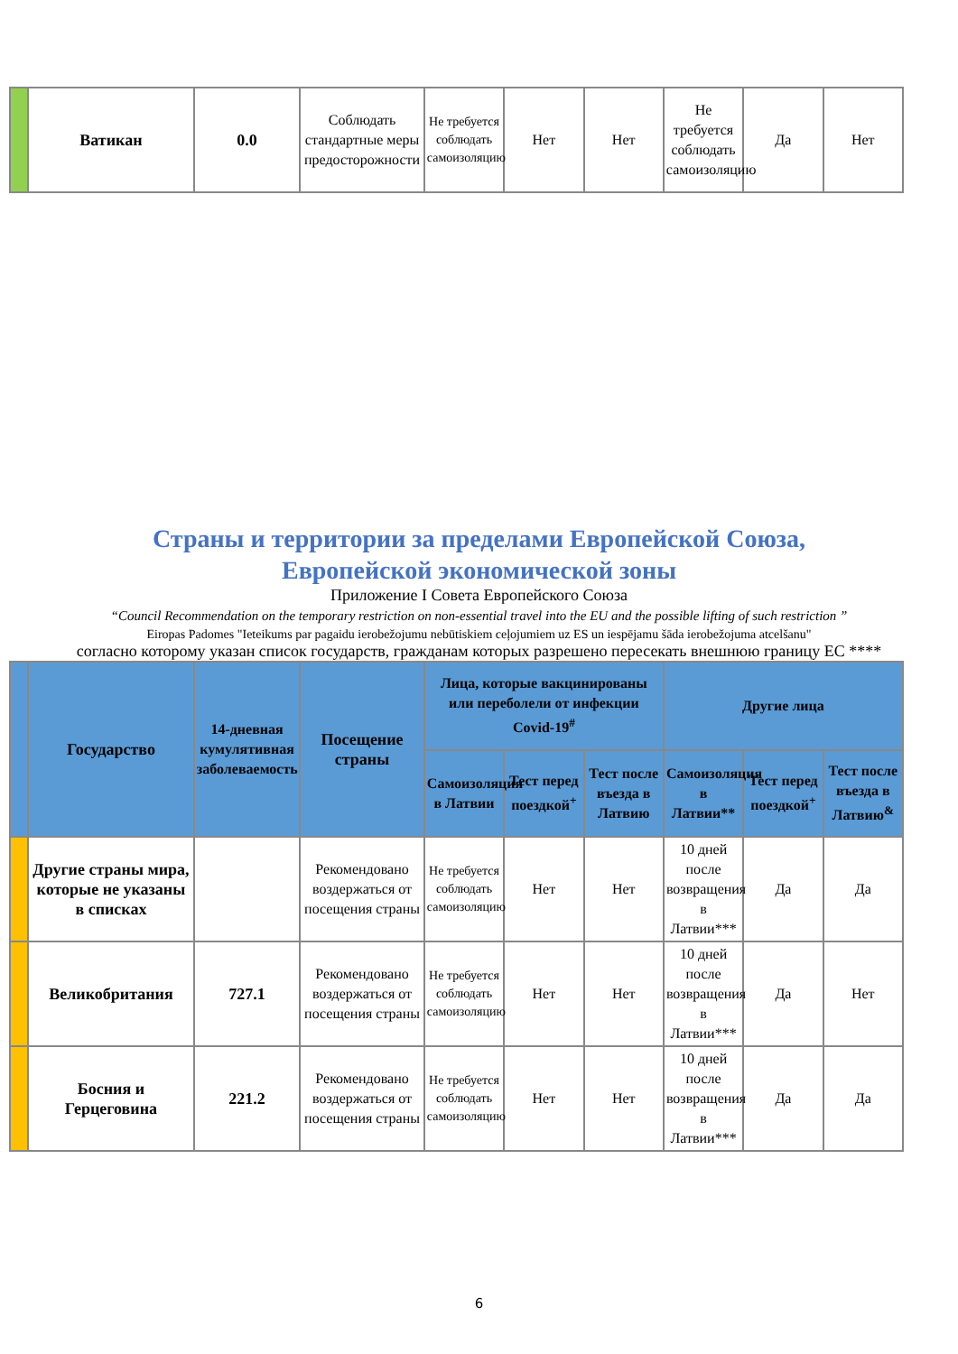| | Ватикан | 0.0 | Соблюдать стандартные меры предосторожности | Не требуется соблюдать самоизоляцию | Нет | Нет | Не требуется соблюдать самоизоляцию | Да | Нет |
Страны и территории за пределами Европейской Союза,
Европейской экономической зоны
Приложение I Совета Европейского Союза
“Council Recommendation on the temporary restriction on non-essential travel into the EU and the possible lifting of such restriction ”
Eiropas Padomes "Ieteikums par pagaidu ierobežojumu nebūtiskiem ceļojumiem uz ES un iespējamu šāda ierobežojuma atcelšanu"
согласно которому указан список государств, гражданам которых разрешено пересекать внешнюю границу ЕС ****
| | Государство | 14-дневная кумулятивная заболеваемость | Посещение страны | Лица, которые вакцинированы или переболели от инфекции Covid-19<sup>#</sup> | | | Другие лица | | |
| --- | --- | --- | --- | --- | --- | --- | --- | --- | --- |
| | | | | Самоизоляция в Латвии | Тест перед поездкой<sup>+</sup> | Тест после въезда в Латвию | Самоизоляция в Латвии** | Тест перед поездкой<sup>+</sup> | Тест после въезда в Латвию<sup>&</sup> |
| | Другие страны мира, которые не указаны в списках | | Рекомендовано воздержаться от посещения страны | Не требуется соблюдать самоизоляцию | Нет | Нет | 10 дней после возвращения в Латвии*** | Да | Да |
| | Великобритания | 727.1 | Рекомендовано воздержаться от посещения страны | Не требуется соблюдать самоизоляцию | Нет | Нет | 10 дней после возвращения в Латвии*** | Да | Нет |
| | Босния и Герцеговина | 221.2 | Рекомендовано воздержаться от посещения страны | Не требуется соблюдать самоизоляцию | Нет | Нет | 10 дней после возвращения в Латвии*** | Да | Да |
6